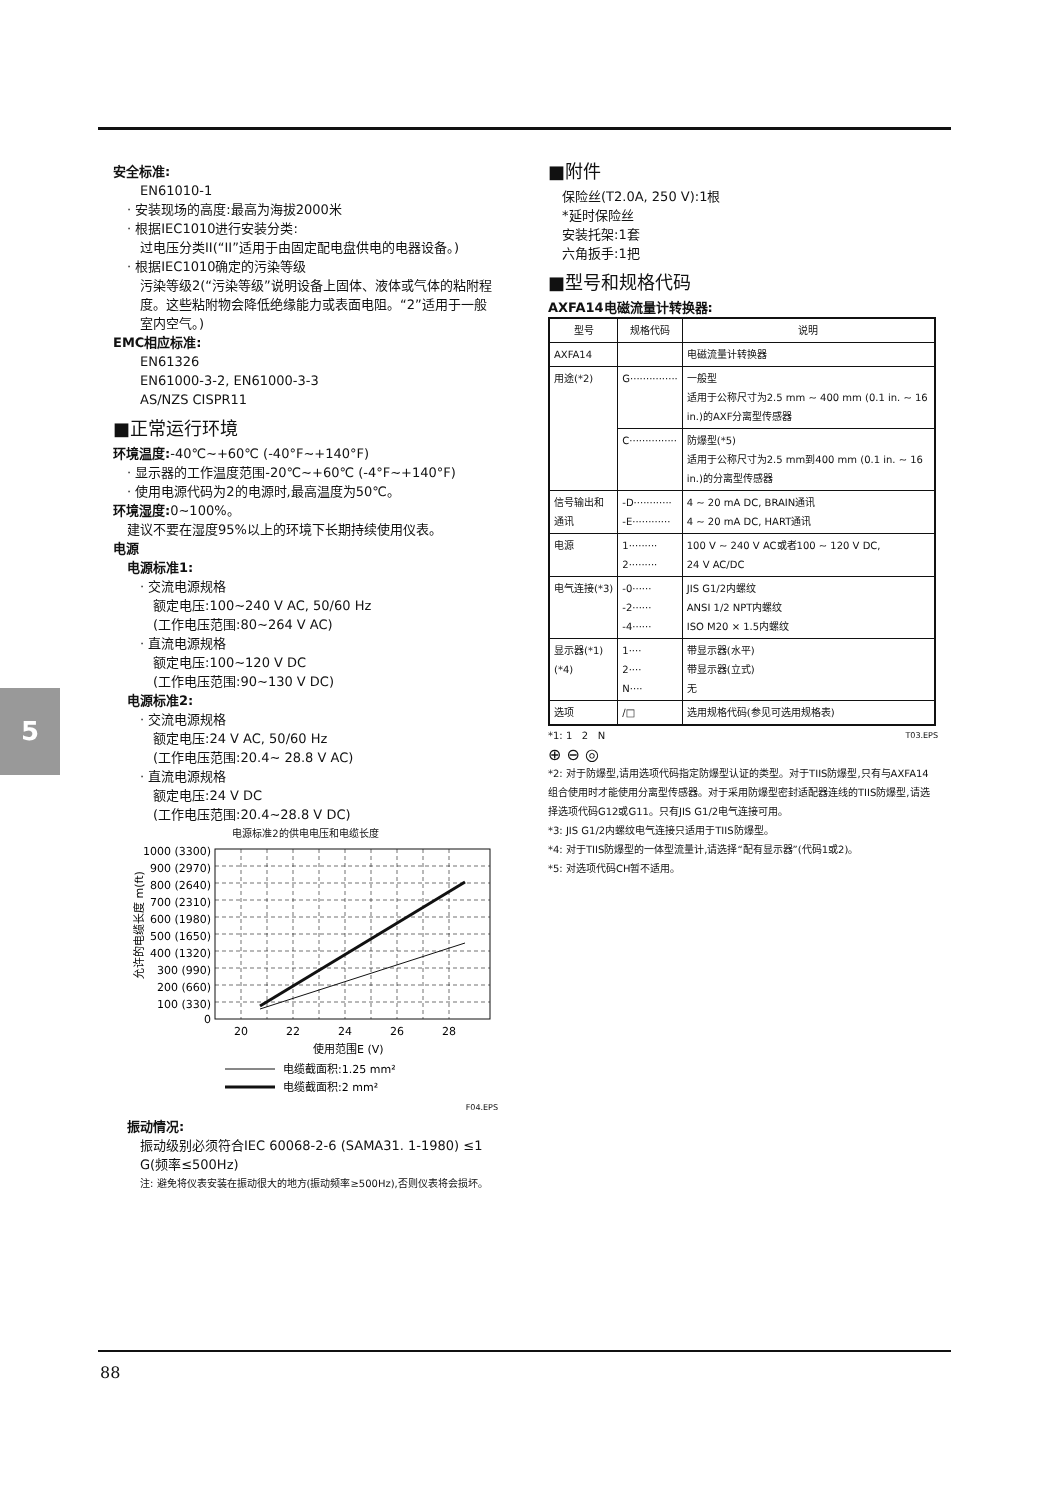5
安全标准:
EN61010-1
· 安装现场的高度:最高为海拔2000米
· 根据IEC1010进行安装分类:
过电压分类II(“II”适用于由固定配电盘供电的电器设备。)
· 根据IEC1010确定的污染等级
污染等级2(“污染等级”说明设备上固体、液体或气体的粘附程度。这些粘附物会降低绝缘能力或表面电阻。“2”适用于一般室内空气。)
EMC相应标准:
EN61326
EN61000-3-2, EN61000-3-3
AS/NZS CISPR11
■正常运行环境
环境温度:-40℃~+60℃ (-40°F~+140°F)
· 显示器的工作温度范围-20℃~+60℃ (-4°F~+140°F)
· 使用电源代码为2的电源时,最高温度为50℃。
环境湿度: 0~100%。
建议不要在湿度95%以上的环境下长期持续使用仪表。
电源
电源标准1:
· 交流电源规格
额定电压:100~240 V AC, 50/60 Hz
(工作电压范围:80~264 V AC)
· 直流电源规格
额定电压:100~120 V DC
(工作电压范围:90~130 V DC)
电源标准2:
· 交流电源规格
额定电压:24 V AC, 50/60 Hz
(工作电压范围:20.4~ 28.8 V AC)
· 直流电源规格
额定电压:24 V DC
(工作电压范围:20.4~28.8 V DC)
电源标准2的供电电压和电缆长度
允许的电缆长度 m(ft)
1000 (3300)
900 (2970)
800 (2640)
700 (2310)
600 (1980)
500 (1650)
400 (1320)
300 (990)
200 (660)
100 (330)
0
20
22
24
26
28
使用范围E (V)
电缆截面积:1.25 mm²
电缆截面积:2 mm²
F04.EPS
振动情况:
振动级别必须符合IEC 60068-2-6 (SAMA31. 1-1980) ≤1 G(频率≤500Hz)
注: 避免将仪表安装在振动很大的地方(振动频率≥500Hz),否则仪表将会损坏。
■附件
保险丝(T2.0A, 250 V):1根
*延时保险丝
安装托架:1套
六角扳手:1把
■型号和规格代码
AXFA14电磁流量计转换器:
| 型号 | 规格代码 | 说明 |
| --- | --- | --- |
| AXFA14 | | 电磁流量计转换器 |
| 用途(*2) | G··············· | 一般型 适用于公称尺寸为2.5 mm ~ 400 mm (0.1 in. ~ 16 in.)的AXF分离型传感器 |
| | C··············· | 防爆型(*5) 适用于公称尺寸为2.5 mm到400 mm (0.1 in. ~ 16 in.)的分离型传感器 |
| 信号输出和通讯 | -D············ -E············ | 4 ~ 20 mA DC, BRAIN通讯 4 ~ 20 mA DC, HART通讯 |
| 电源 | 1········· 2········· | 100 V ~ 240 V AC或者100 ~ 120 V DC, 24 V AC/DC |
| 电气连接(*3) | -0······ -2······ -4······ | JIS G1/2内螺纹 ANSI 1/2 NPT内螺纹 ISO M20 × 1.5内螺纹 |
| 显示器(*1)(*4) | 1···· 2···· N···· | 带显示器(水平) 带显示器(立式) 无 |
| 选项 | /□ | 选用规格代码(参见可选用规格表) |
*1: 1 2 N T03.EPS
⊕ ⊖ ◎
*2: 对于防爆型,请用选项代码指定防爆型认证的类型。对于TIIS防爆型,只有与AXFA14组合使用时才能使用分离型传感器。对于采用防爆型密封适配器连线的TIIS防爆型,请选择选项代码G12或G11。只有JIS G1/2电气连接可用。
*3: JIS G1/2内螺纹电气连接只适用于TIIS防爆型。
*4: 对于TIIS防爆型的一体型流量计,请选择“配有显示器”(代码1或2)。
*5: 对选项代码CH暂不适用。
88